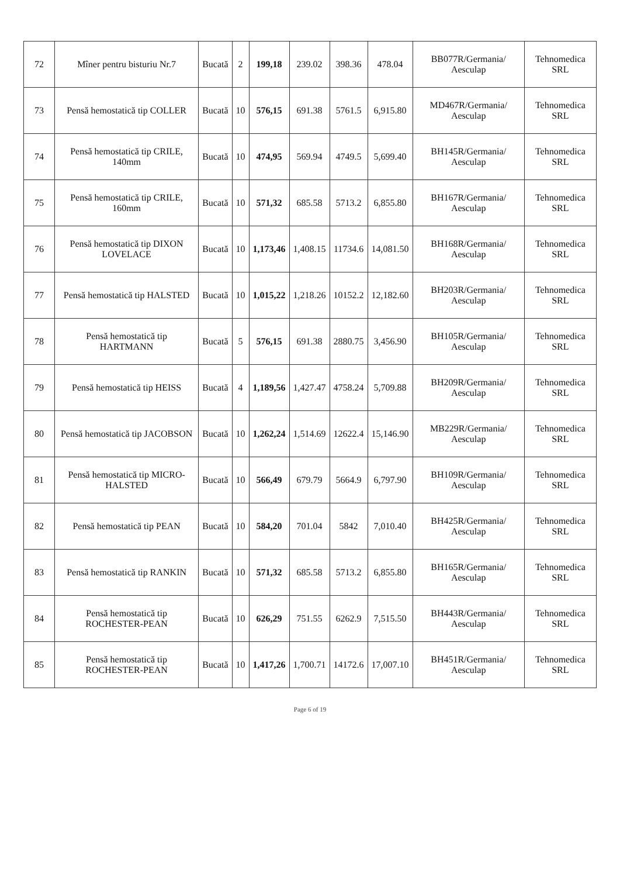| 72 | Mîner pentru bisturiu Nr.7 | Bucată | 2 | 199,18 | 239.02 | 398.36 | 478.04 | BB077R/Germania/ Aesculap | Tehnomedica SRL |
| 73 | Pensă hemostatică tip COLLER | Bucată | 10 | 576,15 | 691.38 | 5761.5 | 6,915.80 | MD467R/Germania/ Aesculap | Tehnomedica SRL |
| 74 | Pensă hemostatică tip CRILE, 140mm | Bucată | 10 | 474,95 | 569.94 | 4749.5 | 5,699.40 | BH145R/Germania/ Aesculap | Tehnomedica SRL |
| 75 | Pensă hemostatică tip CRILE, 160mm | Bucată | 10 | 571,32 | 685.58 | 5713.2 | 6,855.80 | BH167R/Germania/ Aesculap | Tehnomedica SRL |
| 76 | Pensă hemostatică tip DIXON LOVELACE | Bucată | 10 | 1,173,46 | 1,408.15 | 11734.6 | 14,081.50 | BH168R/Germania/ Aesculap | Tehnomedica SRL |
| 77 | Pensă hemostatică tip HALSTED | Bucată | 10 | 1,015,22 | 1,218.26 | 10152.2 | 12,182.60 | BH203R/Germania/ Aesculap | Tehnomedica SRL |
| 78 | Pensă hemostatică tip HARTMANN | Bucată | 5 | 576,15 | 691.38 | 2880.75 | 3,456.90 | BH105R/Germania/ Aesculap | Tehnomedica SRL |
| 79 | Pensă hemostatică tip HEISS | Bucată | 4 | 1,189,56 | 1,427.47 | 4758.24 | 5,709.88 | BH209R/Germania/ Aesculap | Tehnomedica SRL |
| 80 | Pensă hemostatică tip JACOBSON | Bucată | 10 | 1,262,24 | 1,514.69 | 12622.4 | 15,146.90 | MB229R/Germania/ Aesculap | Tehnomedica SRL |
| 81 | Pensă hemostatică tip MICRO-HALSTED | Bucată | 10 | 566,49 | 679.79 | 5664.9 | 6,797.90 | BH109R/Germania/ Aesculap | Tehnomedica SRL |
| 82 | Pensă hemostatică tip PEAN | Bucată | 10 | 584,20 | 701.04 | 5842 | 7,010.40 | BH425R/Germania/ Aesculap | Tehnomedica SRL |
| 83 | Pensă hemostatică tip RANKIN | Bucată | 10 | 571,32 | 685.58 | 5713.2 | 6,855.80 | BH165R/Germania/ Aesculap | Tehnomedica SRL |
| 84 | Pensă hemostatică tip ROCHESTER-PEAN | Bucată | 10 | 626,29 | 751.55 | 6262.9 | 7,515.50 | BH443R/Germania/ Aesculap | Tehnomedica SRL |
| 85 | Pensă hemostatică tip ROCHESTER-PEAN | Bucată | 10 | 1,417,26 | 1,700.71 | 14172.6 | 17,007.10 | BH451R/Germania/ Aesculap | Tehnomedica SRL |
Page 6 of 19